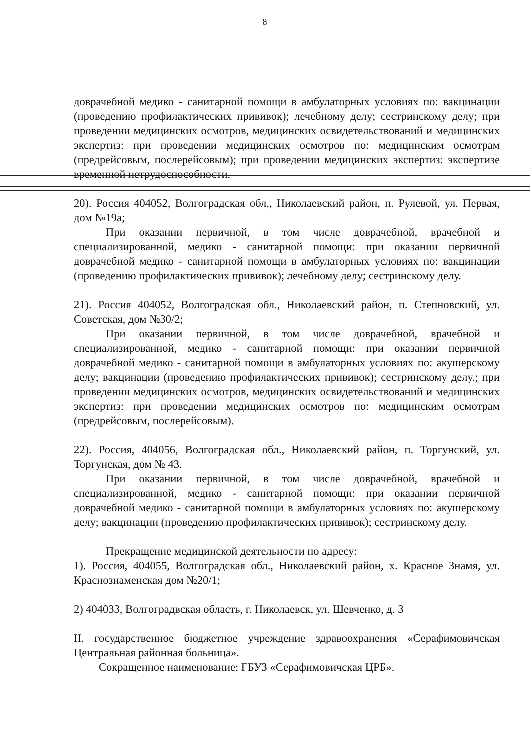8
доврачебной медико - санитарной помощи в амбулаторных условиях по: вакцинации (проведению профилактических прививок); лечебному делу; сестринскому делу; при проведении медицинских осмотров, медицинских освидетельствований и медицинских экспертиз: при проведении медицинских осмотров по: медицинским осмотрам (предрейсовым, послерейсовым); при проведении медицинских экспертиз: экспертизе временной нетрудоспособности.
20). Россия 404052, Волгоградская обл., Николаевский район, п. Рулевой, ул. Первая, дом №19а;
При оказании первичной, в том числе доврачебной, врачебной и специализированной, медико - санитарной помощи: при оказании первичной доврачебной медико - санитарной помощи в амбулаторных условиях по: вакцинации (проведению профилактических прививок); лечебному делу; сестринскому делу.
21). Россия 404052, Волгоградская обл., Николаевский район, п. Степновский, ул. Советская, дом №30/2;
При оказании первичной, в том числе доврачебной, врачебной и специализированной, медико - санитарной помощи: при оказании первичной доврачебной медико - санитарной помощи в амбулаторных условиях по: акушерскому делу; вакцинации (проведению профилактических прививок); сестринскому делу.; при проведении медицинских осмотров, медицинских освидетельствований и медицинских экспертиз: при проведении медицинских осмотров по: медицинским осмотрам (предрейсовым, послерейсовым).
22). Россия, 404056, Волгоградская обл., Николаевский район, п. Торгунский, ул. Торгунская, дом № 43.
При оказании первичной, в том числе доврачебной, врачебной и специализированной, медико - санитарной помощи: при оказании первичной доврачебной медико - санитарной помощи в амбулаторных условиях по: акушерскому делу; вакцинации (проведению профилактических прививок); сестринскому делу.
Прекращение медицинской деятельности по адресу:
1). Россия, 404055, Волгоградская обл., Николаевский район, х. Красное Знамя, ул. Краснознаменская дом №20/1;
2) 404033, Волгоградвская область, г. Николаевск, ул. Шевченко, д. 3
II. государственное бюджетное учреждение здравоохранения «Серафимовичская Центральная районная больница».
Сокращенное наименование: ГБУЗ «Серафимовичская ЦРБ».